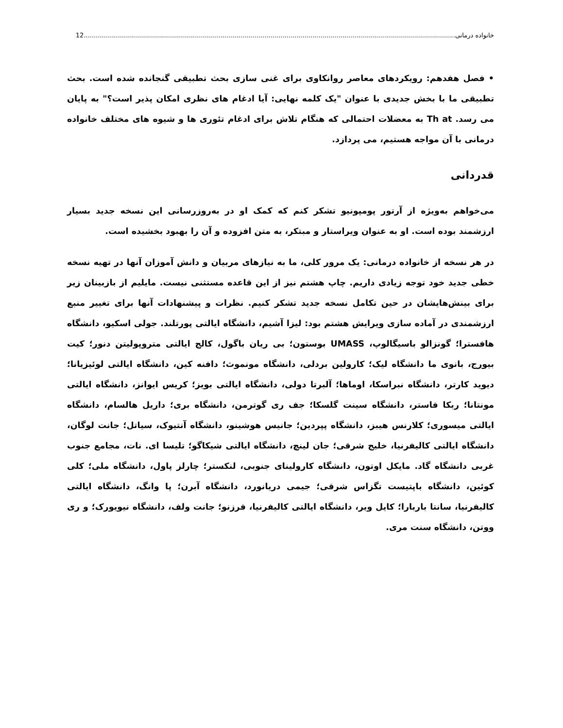خانواده درمانی 12.........................................................................................................................................................................................
• فصل هفدهم: رویکردهای معاصر روانکاوی برای غنی سازی بحث تطبیقی گنجانده شده است. بحث تطبیقی ما با بخش جدیدی با عنوان "یک کلمه نهایی: آیا ادغام های نظری امکان پذیر است؟" به پایان می رسد. Th at به معضلات احتمالی که هنگام تلاش برای ادغام تئوری ها و شیوه های مختلف خانواده درمانی با آن مواجه هستیم، می پردازد.
قدردانی
می‌خواهم به‌ویژه از آرتور پومپونیو تشکر کنم که کمک او در به‌روزرسانی این نسخه جدید بسیار ارزشمند بوده است. او به عنوان ویراستار و مبتکر، به متن افزوده و آن را بهبود بخشیده است.
در هر نسخه از خانواده درمانی: یک مرور کلی، ما به نیازهای مربیان و دانش آموزان آنها در تهیه نسخه خطی جدید خود توجه زیادی داریم. چاپ هشتم نیز از این قاعده مستثنی نیست. مایلیم از بازبینان زیر برای بینش‌هایشان در حین تکامل نسخه جدید تشکر کنیم. نظرات و پیشنهادات آنها برای تغییر منبع ارزشمندی در آماده سازی ویرایش هشتم بود: لیزا آشیم، دانشگاه ایالتی پورتلند. جولی اسکیو، دانشگاه هافسترا؛ گونزالو باسیگالوپ، UMASS بوستون؛ بی ریان باگول، کالج ایالتی متروپولیتن دنور؛ کیت بیورج، بانوی ما دانشگاه لیک؛ کارولین بردلی، دانشگاه مونموث؛ دافنه کین، دانشگاه ایالتی لوئیزیانا؛ دیوید کارتر، دانشگاه نبراسکا، اوماها؛ آلبرتا دولی، دانشگاه ایالتی بویز؛ کریس ایوانز، دانشگاه ایالتی مونتانا؛ ربکا فاستر، دانشگاه سینت گلسکا؛ جف ری گوترمن، دانشگاه بری؛ داریل هالسام، دانشگاه ایالتی میسوری؛ کلارنس هیبز، دانشگاه پپردین؛ جانیس هوشینو، دانشگاه آنتیوک، سیاتل؛ جانت لوگان، دانشگاه ایالتی کالیفرنیا، خلیج شرقی؛ جان لینچ، دانشگاه ایالتی شیکاگو؛ تلیسا ای. نات، مجامع جنوب غربی دانشگاه گاد. مایکل اوتون، دانشگاه کارولینای جنوبی، لنکستر؛ چارلز پاول، دانشگاه ملی؛ کلی کوئین، دانشگاه باپتیست تگزاس شرقی؛ جیمی دریانورد، دانشگاه آبرن؛ پا وانگ، دانشگاه ایالتی کالیفرنیا، سانتا باربارا؛ کایل ویر، دانشگاه ایالتی کالیفرنیا، فرزنو؛ جانت ولف، دانشگاه نیویورک؛ و ری ووتن، دانشگاه سنت مری.